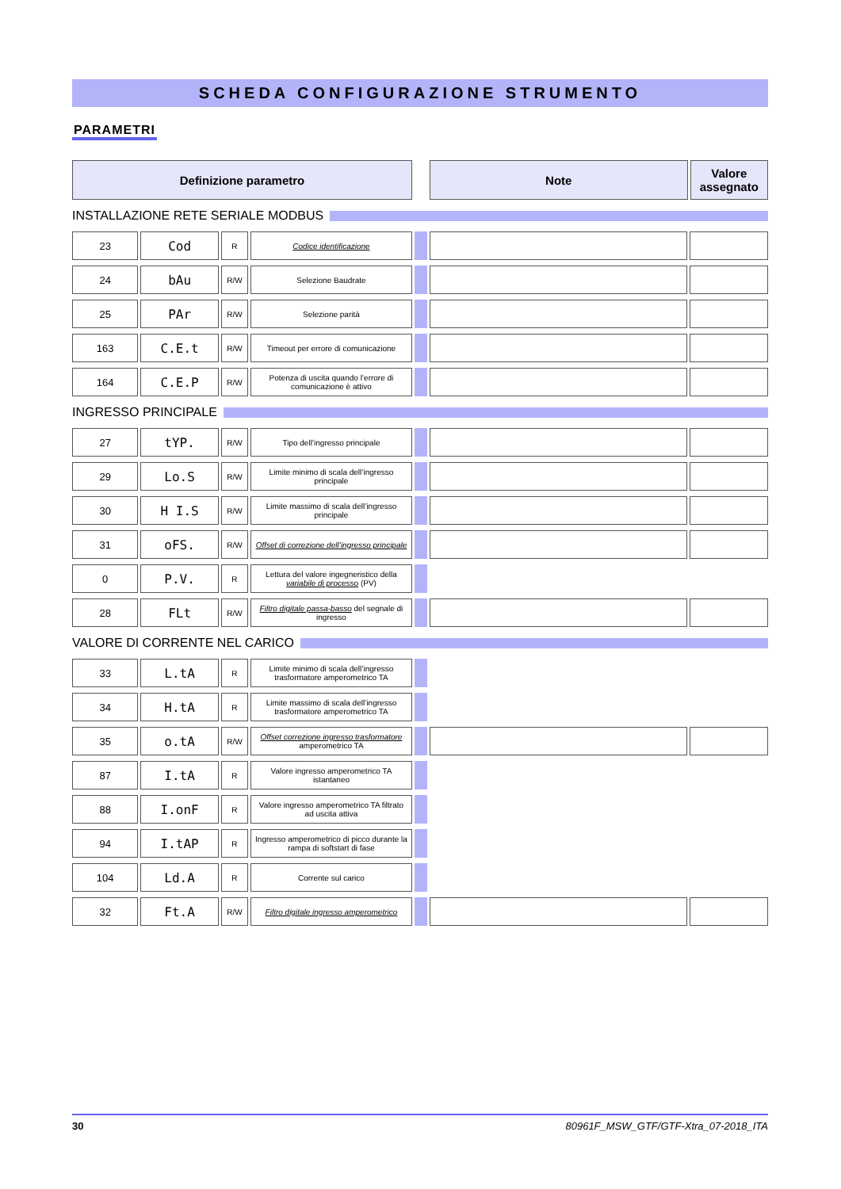SCHEDA CONFIGURAZIONE STRUMENTO
PARAMETRI
| Definizione parametro | | Note | Valore assegnato |
| --- | --- | --- | --- |
INSTALLAZIONE RETE SERIALE MODBUS
| 23 | Cod | R | Codice identificazione | | | |
| 24 | bAu | R/W | Selezione Baudrate | | | |
| 25 | PAr | R/W | Selezione parità | | | |
| 163 | C.E.t | R/W | Timeout per errore di comunicazione | | | |
| 164 | C.E.P | R/W | Potenza di uscita quando l’errore di comunicazione è attivo | | | |
INGRESSO PRINCIPALE
| 27 | tYP. | R/W | Tipo dell’ingresso principale | | | |
| 29 | Lo.S | R/W | Limite minimo di scala dell’ingresso principale | | | |
| 30 | H I.S | R/W | Limite massimo di scala dell’ingresso principale | | | |
| 31 | oFS. | R/W | Offset di correzione dell’ingresso principale | | | |
| 0 | P.V. | R | Lettura del valore ingegneristico della variabile di processo (PV) | | | |
| 28 | FLt | R/W | Filtro digitale passa-basso del segnale di ingresso | | | |
VALORE DI CORRENTE NEL CARICO
| 33 | L.tA | R | Limite minimo di scala dell’ingresso trasformatore amperometrico TA | | | |
| 34 | H.tA | R | Limite massimo di scala dell’ingresso trasformatore amperometrico TA | | | |
| 35 | o.tA | R/W | Offset correzione ingresso trasformatore amperometrico TA | | | |
| 87 | I.tA | R | Valore ingresso amperometrico TA istantaneo | | | |
| 88 | I.onF | R | Valore ingresso amperometrico TA filtrato ad uscita attiva | | | |
| 94 | I.tAP | R | Ingresso amperometrico di picco durante la rampa di softstart di fase | | | |
| 104 | Ld.A | R | Corrente sul carico | | | |
| 32 | Ft.A | R/W | Filtro digitale ingresso amperometrico | | | |
30 80961F_MSW_GTF/GTF-Xtra_07-2018_ITA